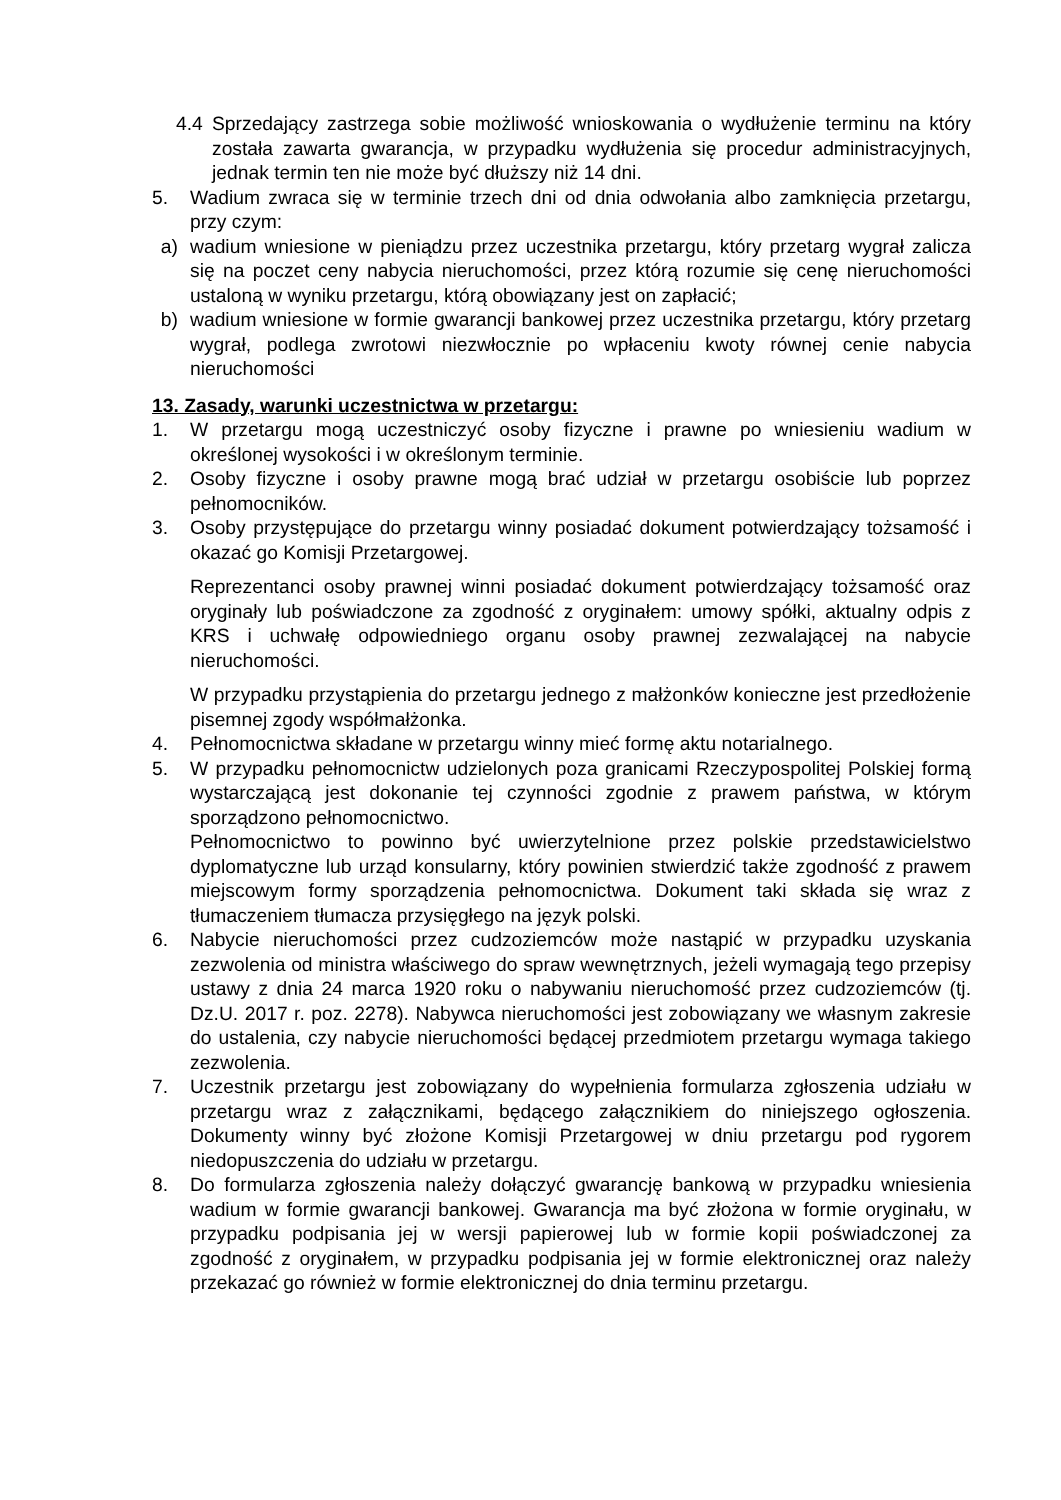4.4 Sprzedający zastrzega sobie możliwość wnioskowania o wydłużenie terminu na który została zawarta gwarancja, w przypadku wydłużenia się procedur administracyjnych, jednak termin ten nie może być dłuższy niż 14 dni.
5. Wadium zwraca się w terminie trzech dni od dnia odwołania albo zamknięcia przetargu, przy czym:
a) wadium wniesione w pieniądzu przez uczestnika przetargu, który przetarg wygrał zalicza się na poczet ceny nabycia nieruchomości, przez którą rozumie się cenę nieruchomości ustaloną w wyniku przetargu, którą obowiązany jest on zapłacić;
b) wadium wniesione w formie gwarancji bankowej przez uczestnika przetargu, który przetarg wygrał, podlega zwrotowi niezwłocznie po wpłaceniu kwoty równej cenie nabycia nieruchomości
13. Zasady, warunki uczestnictwa w przetargu:
1. W przetargu mogą uczestniczyć osoby fizyczne i prawne po wniesieniu wadium w określonej wysokości i w określonym terminie.
2. Osoby fizyczne i osoby prawne mogą brać udział w przetargu osobiście lub poprzez pełnomocników.
3. Osoby przystępujące do przetargu winny posiadać dokument potwierdzający tożsamość i okazać go Komisji Przetargowej.
Reprezentanci osoby prawnej winni posiadać dokument potwierdzający tożsamość oraz oryginały lub poświadczone za zgodność z oryginałem: umowy spółki, aktualny odpis z KRS i uchwałę odpowiedniego organu osoby prawnej zezwalającej na nabycie nieruchomości.
W przypadku przystąpienia do przetargu jednego z małżonków konieczne jest przedłożenie pisemnej zgody współmałżonka.
4. Pełnomocnictwa składane w przetargu winny mieć formę aktu notarialnego.
5. W przypadku pełnomocnictw udzielonych poza granicami Rzeczypospolitej Polskiej formą wystarczającą jest dokonanie tej czynności zgodnie z prawem państwa, w którym sporządzono pełnomocnictwo.
Pełnomocnictwo to powinno być uwierzytelnione przez polskie przedstawicielstwo dyplomatyczne lub urząd konsularny, który powinien stwierdzić także zgodność z prawem miejscowym formy sporządzenia pełnomocnictwa. Dokument taki składa się wraz z tłumaczeniem tłumacza przysięgłego na język polski.
6. Nabycie nieruchomości przez cudzoziemców może nastąpić w przypadku uzyskania zezwolenia od ministra właściwego do spraw wewnętrznych, jeżeli wymagają tego przepisy ustawy z dnia 24 marca 1920 roku o nabywaniu nieruchomość przez cudzoziemców (tj. Dz.U. 2017 r. poz. 2278). Nabywca nieruchomości jest zobowiązany we własnym zakresie do ustalenia, czy nabycie nieruchomości będącej przedmiotem przetargu wymaga takiego zezwolenia.
7. Uczestnik przetargu jest zobowiązany do wypełnienia formularza zgłoszenia udziału w przetargu wraz z załącznikami, będącego załącznikiem do niniejszego ogłoszenia. Dokumenty winny być złożone Komisji Przetargowej w dniu przetargu pod rygorem niedopuszczenia do udziału w przetargu.
8. Do formularza zgłoszenia należy dołączyć gwarancję bankową w przypadku wniesienia wadium w formie gwarancji bankowej. Gwarancja ma być złożona w formie oryginału, w przypadku podpisania jej w wersji papierowej lub w formie kopii poświadczonej za zgodność z oryginałem, w przypadku podpisania jej w formie elektronicznej oraz należy przekazać go również w formie elektronicznej do dnia terminu przetargu.